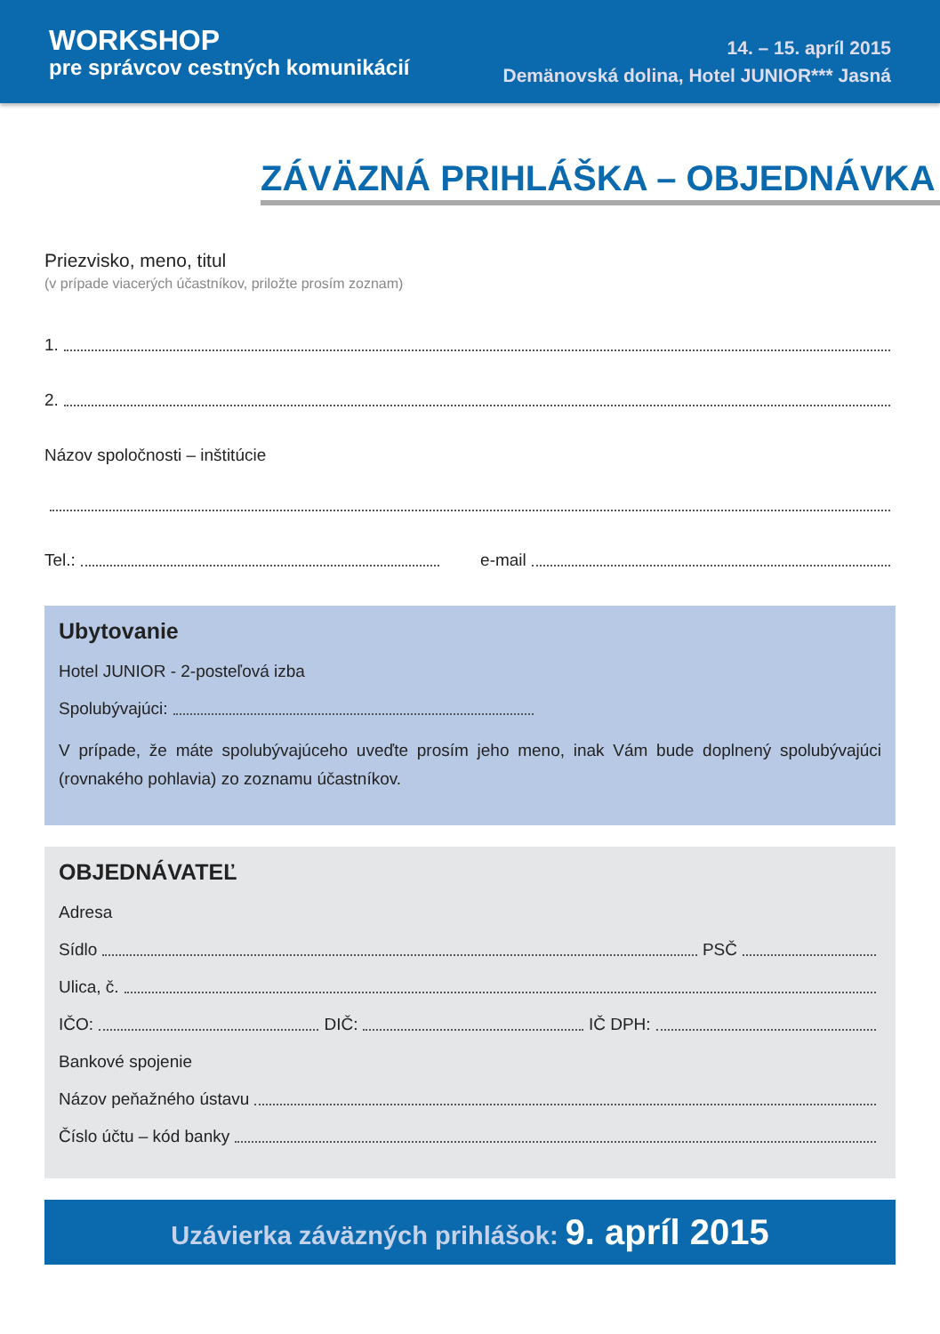WORKSHOP
pre správcov cestných komunikácií
14. – 15. apríl 2015
Demänovská dolina, Hotel JUNIOR*** Jasná
ZÁVÄZNÁ PRIHLÁŠKA – OBJEDNÁVKA
Priezvisko, meno, titul
(v prípade viacerých účastníkov, priložte prosím zoznam)
1.
2.
Názov spoločnosti – inštitúcie
Tel.: e-mail
Ubytovanie
Hotel JUNIOR - 2-posteľová izba
Spolubývajúci:
V prípade, že máte spolubývajúceho uveďte prosím jeho meno, inak Vám bude doplnený spolubývajúci (rovnakého pohlavia) zo zoznamu účastníkov.
OBJEDNÁVATEĽ
Adresa
Sídlo PSČ
Ulica, č.
IČO: DIČ: IČ DPH:
Bankové spojenie
Názov peňažného ústavu
Číslo účtu – kód banky
Uzávierka záväzných prihlášok: 9. apríl 2015